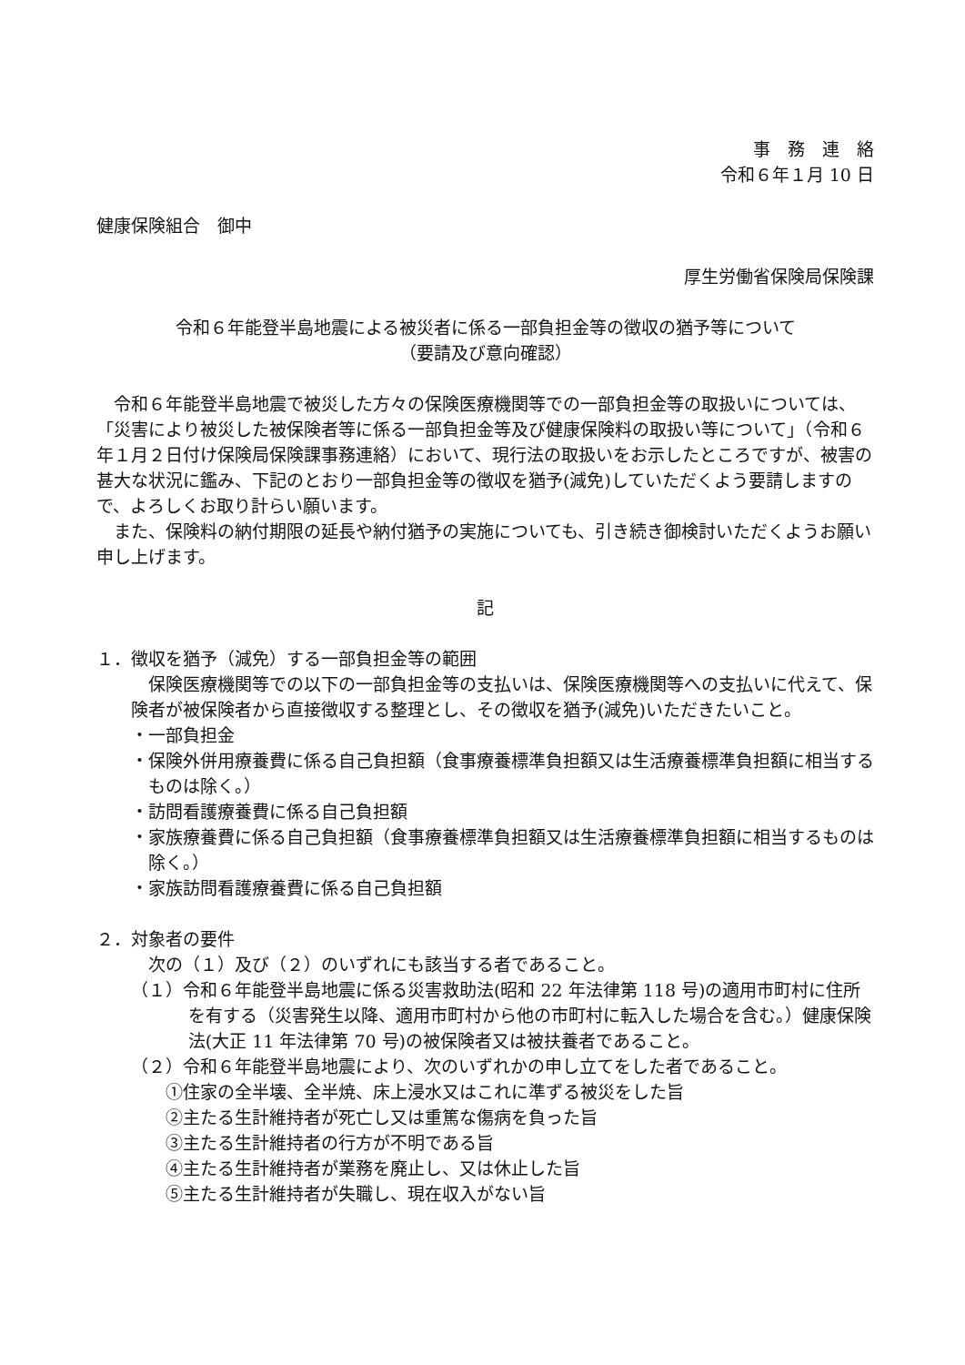事　務　連　絡
令和６年１月 10 日
健康保険組合　御中
厚生労働省保険局保険課
令和６年能登半島地震による被災者に係る一部負担金等の徴収の猶予等について
（要請及び意向確認）
令和６年能登半島地震で被災した方々の保険医療機関等での一部負担金等の取扱いについては、「災害により被災した被保険者等に係る一部負担金等及び健康保険料の取扱い等について」（令和６年１月２日付け保険局保険課事務連絡）において、現行法の取扱いをお示したところですが、被害の甚大な状況に鑑み、下記のとおり一部負担金等の徴収を猶予(減免)していただくよう要請しますので、よろしくお取り計らい願います。
また、保険料の納付期限の延長や納付猶予の実施についても、引き続き御検討いただくようお願い申し上げます。
記
１．徴収を猶予（減免）する一部負担金等の範囲
保険医療機関等での以下の一部負担金等の支払いは、保険医療機関等への支払いに代えて、保険者が被保険者から直接徴収する整理とし、その徴収を猶予(減免)いただきたいこと。
・一部負担金
・保険外併用療養費に係る自己負担額（食事療養標準負担額又は生活療養標準負担額に相当するものは除く。）
・訪問看護療養費に係る自己負担額
・家族療養費に係る自己負担額（食事療養標準負担額又は生活療養標準負担額に相当するものは除く。）
・家族訪問看護療養費に係る自己負担額
２．対象者の要件
次の（１）及び（２）のいずれにも該当する者であること。
（１）令和６年能登半島地震に係る災害救助法(昭和 22 年法律第 118 号)の適用市町村に住所を有する（災害発生以降、適用市町村から他の市町村に転入した場合を含む。）健康保険法(大正 11 年法律第 70 号)の被保険者又は被扶養者であること。
（２）令和６年能登半島地震により、次のいずれかの申し立てをした者であること。
①住家の全半壊、全半焼、床上浸水又はこれに準ずる被災をした旨
②主たる生計維持者が死亡し又は重篤な傷病を負った旨
③主たる生計維持者の行方が不明である旨
④主たる生計維持者が業務を廃止し、又は休止した旨
⑤主たる生計維持者が失職し、現在収入がない旨